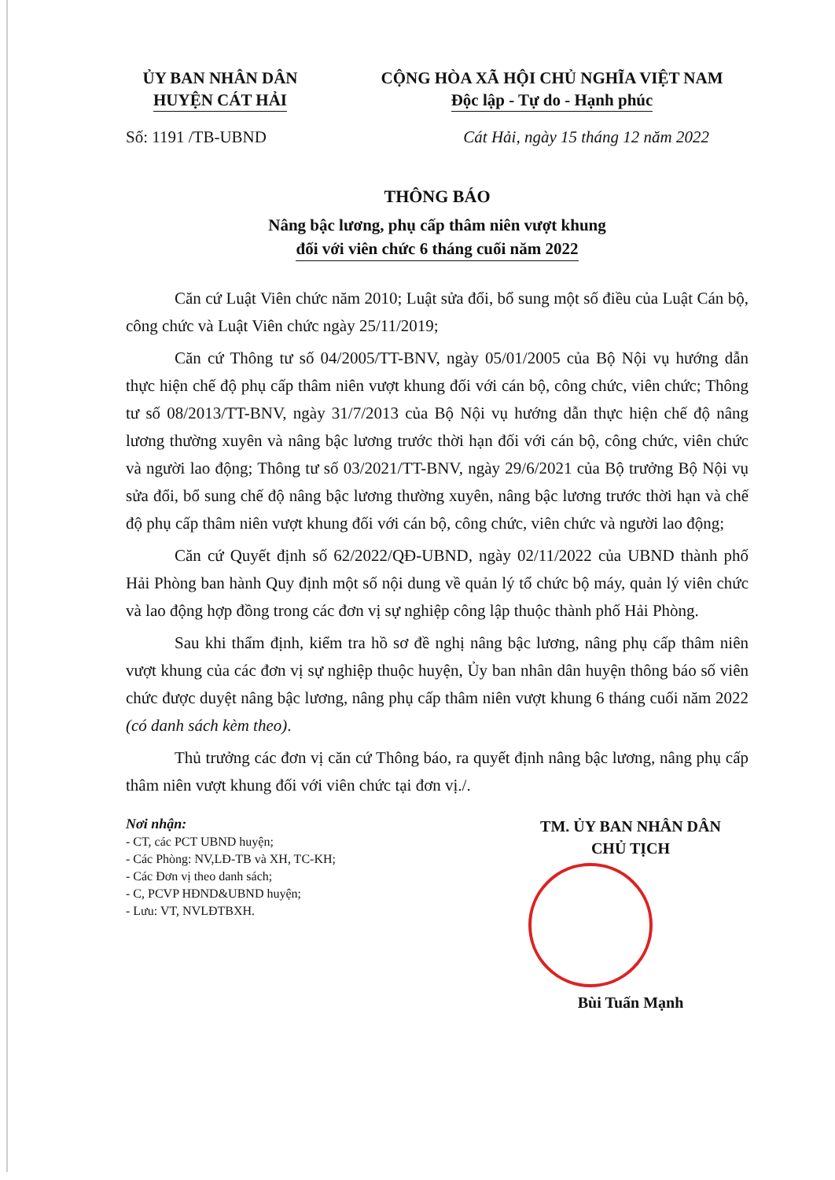ỦY BAN NHÂN DÂN
HUYỆN CÁT HẢI
CỘNG HÒA XÃ HỘI CHỦ NGHĨA VIỆT NAM
Độc lập - Tự do - Hạnh phúc
Số: 1191 /TB-UBND Cát Hải, ngày 15 tháng 12 năm 2022
THÔNG BÁO
Nâng bậc lương, phụ cấp thâm niên vượt khung
đối với viên chức 6 tháng cuối năm 2022
Căn cứ Luật Viên chức năm 2010; Luật sửa đổi, bổ sung một số điều của Luật Cán bộ, công chức và Luật Viên chức ngày 25/11/2019;
Căn cứ Thông tư số 04/2005/TT-BNV, ngày 05/01/2005 của Bộ Nội vụ hướng dẫn thực hiện chế độ phụ cấp thâm niên vượt khung đối với cán bộ, công chức, viên chức; Thông tư số 08/2013/TT-BNV, ngày 31/7/2013 của Bộ Nội vụ hướng dẫn thực hiện chế độ nâng lương thường xuyên và nâng bậc lương trước thời hạn đối với cán bộ, công chức, viên chức và người lao động; Thông tư số 03/2021/TT-BNV, ngày 29/6/2021 của Bộ trưởng Bộ Nội vụ sửa đổi, bổ sung chế độ nâng bậc lương thường xuyên, nâng bậc lương trước thời hạn và chế độ phụ cấp thâm niên vượt khung đối với cán bộ, công chức, viên chức và người lao động;
Căn cứ Quyết định số 62/2022/QĐ-UBND, ngày 02/11/2022 của UBND thành phố Hải Phòng ban hành Quy định một số nội dung về quản lý tổ chức bộ máy, quản lý viên chức và lao động hợp đồng trong các đơn vị sự nghiệp công lập thuộc thành phố Hải Phòng.
Sau khi thẩm định, kiểm tra hồ sơ đề nghị nâng bậc lương, nâng phụ cấp thâm niên vượt khung của các đơn vị sự nghiệp thuộc huyện, Ủy ban nhân dân huyện thông báo số viên chức được duyệt nâng bậc lương, nâng phụ cấp thâm niên vượt khung 6 tháng cuối năm 2022 (có danh sách kèm theo).
Thủ trưởng các đơn vị căn cứ Thông báo, ra quyết định nâng bậc lương, nâng phụ cấp thâm niên vượt khung đối với viên chức tại đơn vị./.
Nơi nhận:
- CT, các PCT UBND huyện;
- Các Phòng: NV,LĐ-TB và XH, TC-KH;
- Các Đơn vị theo danh sách;
- C, PCVP HĐND&UBND huyện;
- Lưu: VT, NVLĐTBXH.
TM. ỦY BAN NHÂN DÂN
CHỦ TỊCH
Bùi Tuấn Mạnh